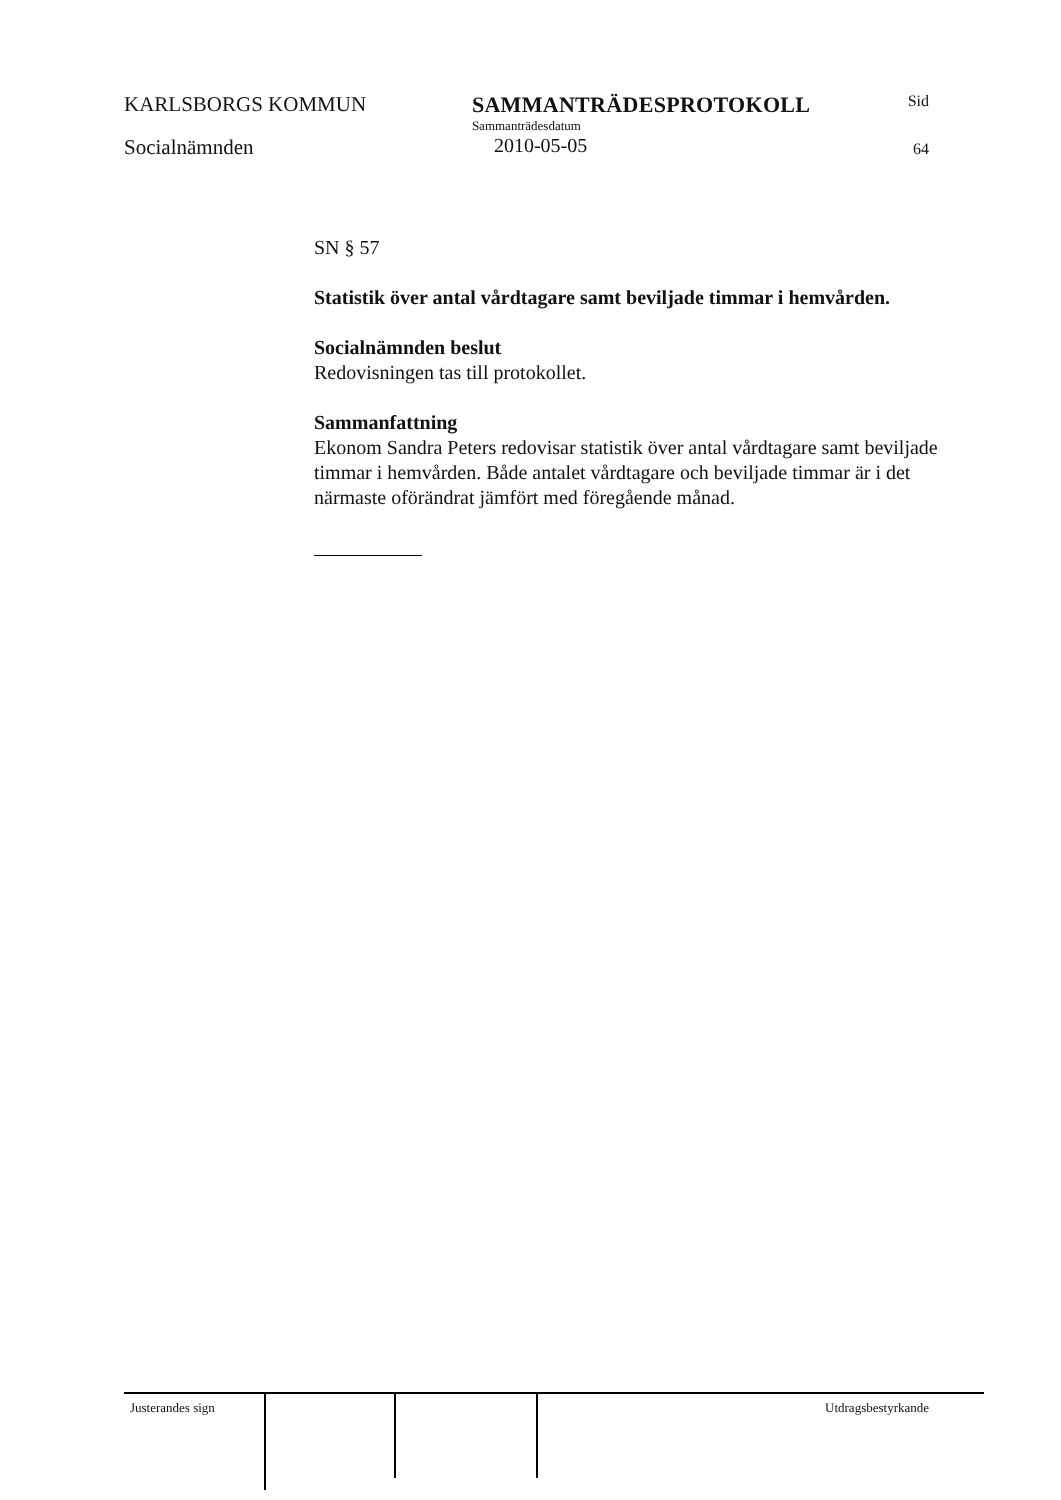KARLSBORGS KOMMUN
Socialnämnden
SAMMANTRÄDESPROTOKOLL
Sammanträdesdatum
2010-05-05
Sid
64
SN § 57
Statistik över antal vårdtagare samt beviljade timmar i hemvården.
Socialnämnden beslut
Redovisningen tas till protokollet.
Sammanfattning
Ekonom Sandra Peters redovisar statistik över antal vårdtagare samt beviljade timmar i hemvården. Både antalet vårdtagare och beviljade timmar är i det närmaste oförändrat jämfört med föregående månad.
Justerandes sign Utdragsbestyrkande